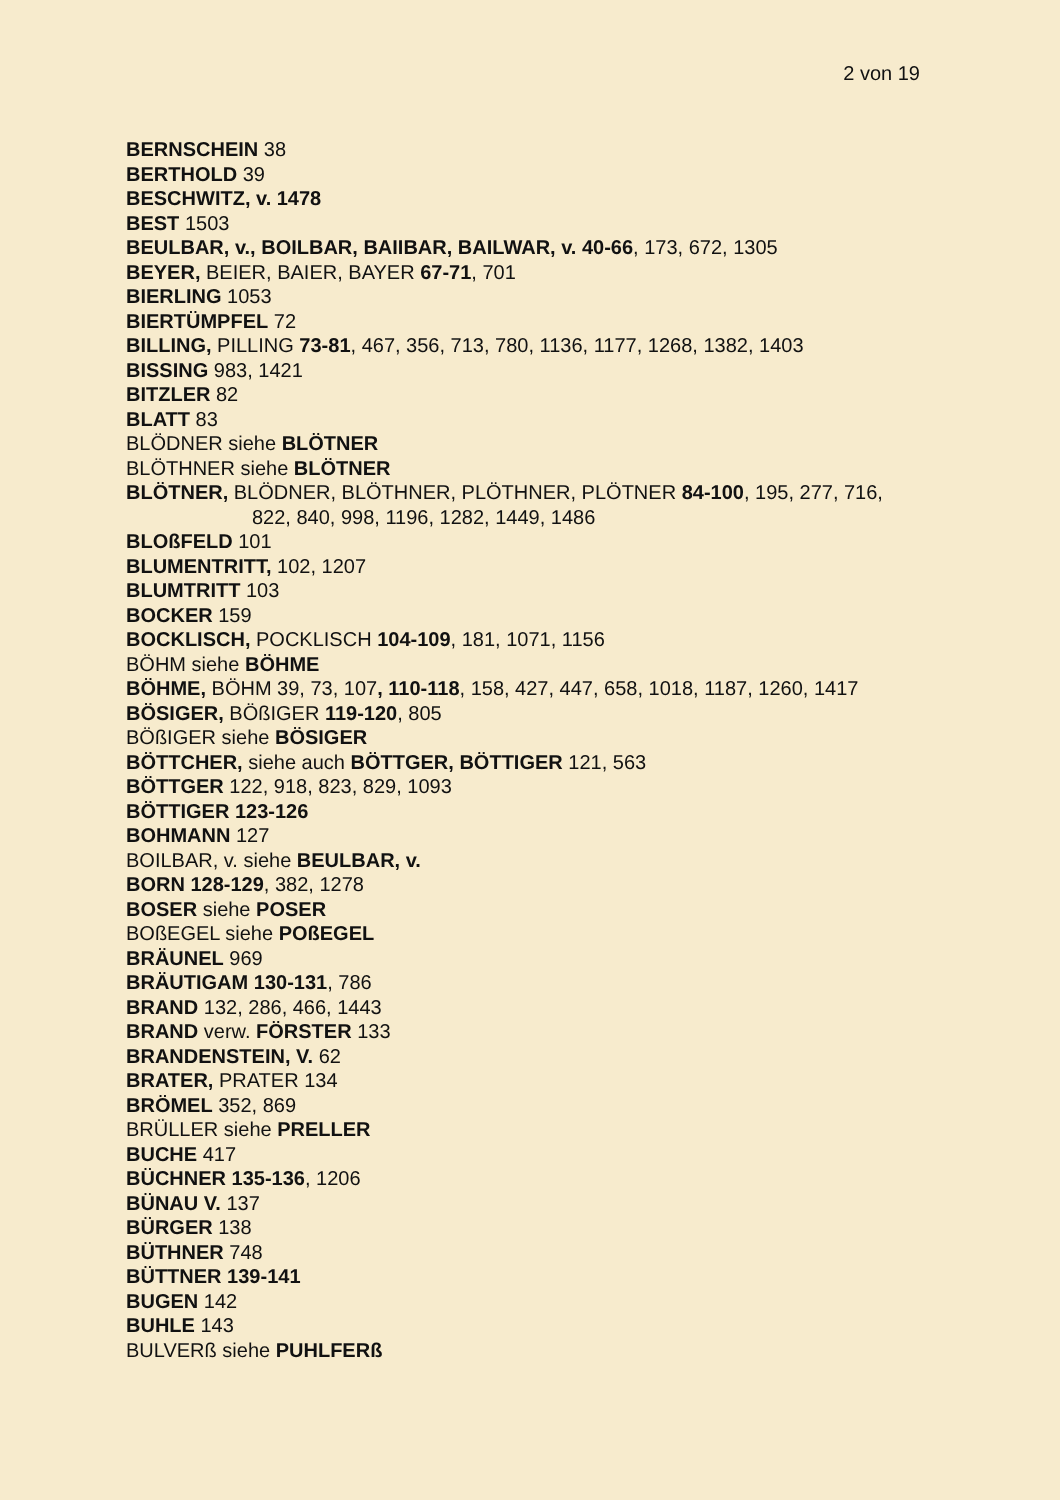2 von 19
BERNSCHEIN 38
BERTHOLD 39
BESCHWITZ, v. 1478
BEST 1503
BEULBAR, v., BOILBAR, BAIIBAR, BAILWAR, v. 40-66, 173, 672, 1305
BEYER, BEIER, BAIER, BAYER 67-71, 701
BIERLING 1053
BIERTÜMPFEL 72
BILLING, PILLING 73-81, 467, 356, 713, 780, 1136, 1177, 1268, 1382, 1403
BISSING 983, 1421
BITZLER 82
BLATT 83
BLÖDNER siehe BLÖTNER
BLÖTHNER siehe BLÖTNER
BLÖTNER, BLÖDNER, BLÖTHNER, PLÖTHNER, PLÖTNER 84-100, 195, 277, 716, 822, 840, 998, 1196, 1282, 1449, 1486
BLOßFELD 101
BLUMENTRITT, 102, 1207
BLUMTRITT 103
BOCKER 159
BOCKLISCH, POCKLISCH 104-109, 181, 1071, 1156
BÖHM siehe BÖHME
BÖHME, BÖHM 39, 73, 107, 110-118, 158, 427, 447, 658, 1018, 1187, 1260, 1417
BÖSIGER, BÖßIGER 119-120, 805
BÖßIGER siehe BÖSIGER
BÖTTCHER, siehe auch BÖTTGER, BÖTTIGER 121, 563
BÖTTGER 122, 918, 823, 829, 1093
BÖTTIGER 123-126
BOHMANN 127
BOILBAR, v. siehe BEULBAR, v.
BORN 128-129, 382, 1278
BOSER siehe POSER
BOßEGEL siehe POßEGEL
BRÄUNEL 969
BRÄUTIGAM 130-131, 786
BRAND 132, 286, 466, 1443
BRAND verw. FÖRSTER 133
BRANDENSTEIN, V. 62
BRATER, PRATER 134
BRÖMEL 352, 869
BRÜLLER siehe PRELLER
BUCHE 417
BÜCHNER 135-136, 1206
BÜNAU V. 137
BÜRGER 138
BÜTHNER 748
BÜTTNER 139-141
BUGEN 142
BUHLE 143
BULVERß siehe PUHLFERß